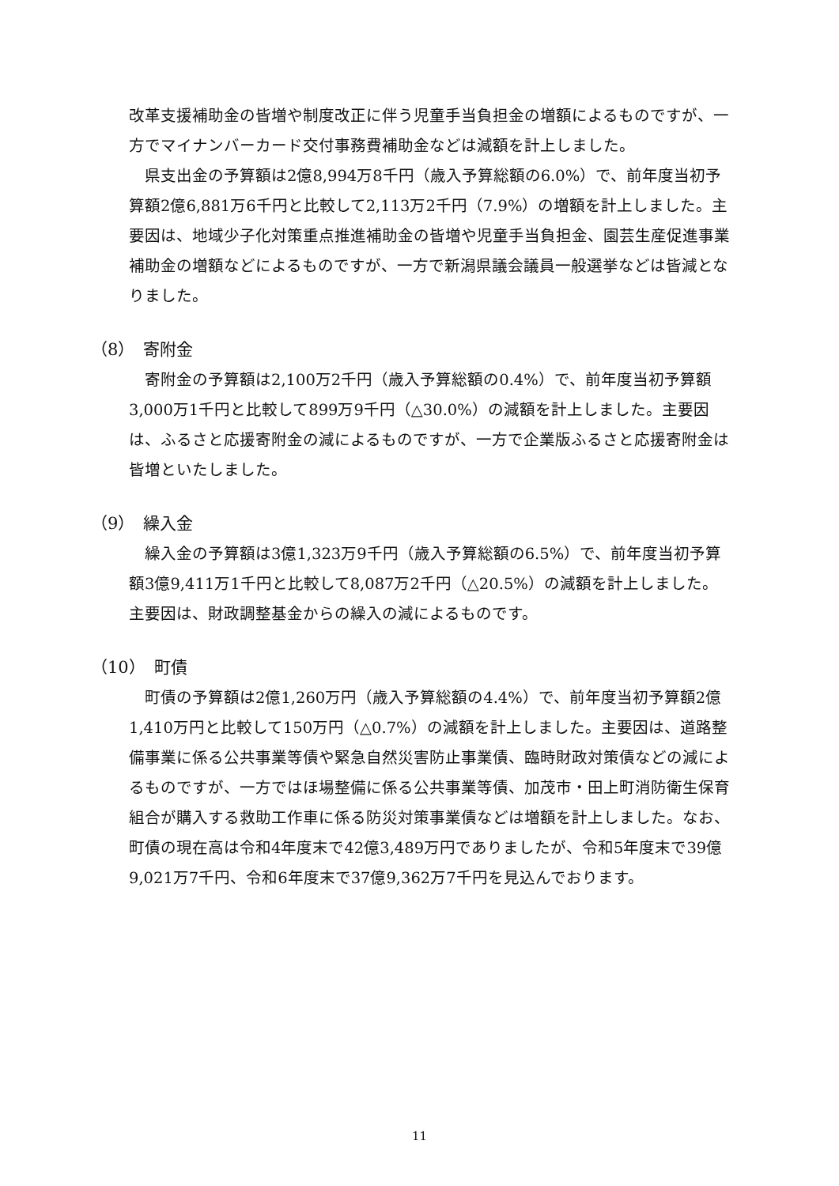改革支援補助金の皆増や制度改正に伴う児童手当負担金の増額によるものですが、一方でマイナンバーカード交付事務費補助金などは減額を計上しました。
県支出金の予算額は2億8,994万8千円（歳入予算総額の6.0%）で、前年度当初予算額2億6,881万6千円と比較して2,113万2千円（7.9%）の増額を計上しました。主要因は、地域少子化対策重点推進補助金の皆増や児童手当負担金、園芸生産促進事業補助金の増額などによるものですが、一方で新潟県議会議員一般選挙などは皆減となりました。
（8）　寄附金
寄附金の予算額は2,100万2千円（歳入予算総額の0.4%）で、前年度当初予算額3,000万1千円と比較して899万9千円（△30.0%）の減額を計上しました。主要因は、ふるさと応援寄附金の減によるものですが、一方で企業版ふるさと応援寄附金は皆増といたしました。
（9）　繰入金
繰入金の予算額は3億1,323万9千円（歳入予算総額の6.5%）で、前年度当初予算額3億9,411万1千円と比較して8,087万2千円（△20.5%）の減額を計上しました。主要因は、財政調整基金からの繰入の減によるものです。
（10）　町債
町債の予算額は2億1,260万円（歳入予算総額の4.4%）で、前年度当初予算額2億1,410万円と比較して150万円（△0.7%）の減額を計上しました。主要因は、道路整備事業に係る公共事業等債や緊急自然災害防止事業債、臨時財政対策債などの減によるものですが、一方ではほ場整備に係る公共事業等債、加茂市・田上町消防衛生保育組合が購入する救助工作車に係る防災対策事業債などは増額を計上しました。なお、町債の現在高は令和4年度末で42億3,489万円でありましたが、令和5年度末で39億9,021万7千円、令和6年度末で37億9,362万7千円を見込んでおります。
11